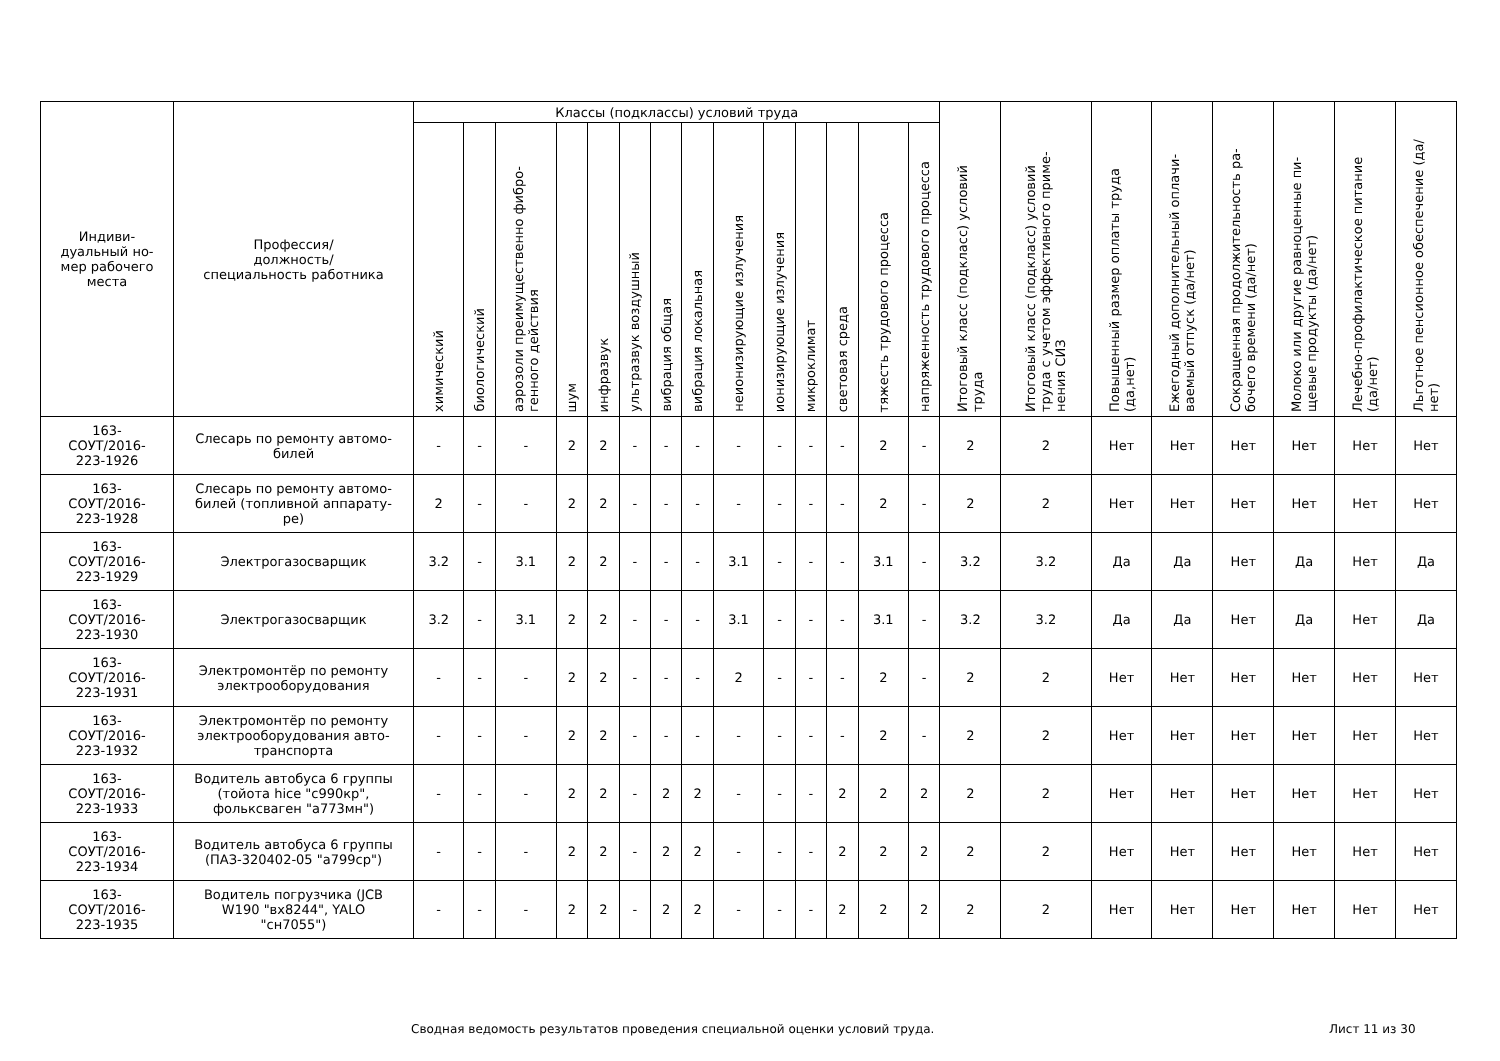| Индиви- дуальный но- мер рабочего места | Профессия/ должность/ специальность работника | Классы (подклассы) условий труда | | | | | | | | | | | | | | Итоговый класс (подкласс) условий труда | Итоговый класс (подкласс) условий труда с учетом эффективного приме-нения СИЗ | Повышенный размер оплаты труда (да,нет) | Ежегодный дополнительный оплачи-ваемый отпуск (да/нет) | Сокращенная продолжительность ра-бочего времени (да/нет) | Молоко или другие равноценные пи-щевые продукты (да/нет) | Лечебно-профилактическое питание (да/нет) | Льготное пенсионное обеспечение (да/нет) |
| --- | --- | --- | --- | --- | --- | --- | --- | --- | --- | --- | --- | --- | --- | --- | --- | --- | --- | --- | --- | --- | --- | --- | --- |
| | | химический | биологический | аэрозоли преимущественно фибро-генного действия | шум | инфразвук | ультразвук воздушный | вибрация общая | вибрация локальная | неионизирующие излучения | ионизирующие излучения | микроклимат | световая среда | тяжесть трудового процесса | напряженность трудового процесса | | | | | | | | |
| 163- СОУТ/2016- 223-1926 | Слесарь по ремонту автомо- билей | - | - | - | 2 | 2 | - | - | - | - | - | - | - | 2 | - | 2 | 2 | Нет | Нет | Нет | Нет | Нет | Нет |
| 163- СОУТ/2016- 223-1928 | Слесарь по ремонту автомо- билей (топливной аппарату- ре) | 2 | - | - | 2 | 2 | - | - | - | - | - | - | - | 2 | - | 2 | 2 | Нет | Нет | Нет | Нет | Нет | Нет |
| 163- СОУТ/2016- 223-1929 | Электрогазосварщик | 3.2 | - | 3.1 | 2 | 2 | - | - | - | 3.1 | - | - | - | 3.1 | - | 3.2 | 3.2 | Да | Да | Нет | Да | Нет | Да |
| 163- СОУТ/2016- 223-1930 | Электрогазосварщик | 3.2 | - | 3.1 | 2 | 2 | - | - | - | 3.1 | - | - | - | 3.1 | - | 3.2 | 3.2 | Да | Да | Нет | Да | Нет | Да |
| 163- СОУТ/2016- 223-1931 | Электромонтёр по ремонту электрооборудования | - | - | - | 2 | 2 | - | - | - | 2 | - | - | - | 2 | - | 2 | 2 | Нет | Нет | Нет | Нет | Нет | Нет |
| 163- СОУТ/2016- 223-1932 | Электромонтёр по ремонту электрооборудования авто- транспорта | - | - | - | 2 | 2 | - | - | - | - | - | - | - | 2 | - | 2 | 2 | Нет | Нет | Нет | Нет | Нет | Нет |
| 163- СОУТ/2016- 223-1933 | Водитель автобуса 6 группы (тойота hice "с990кр", фольксваген "а773мн") | - | - | - | 2 | 2 | - | 2 | 2 | - | - | - | 2 | 2 | 2 | 2 | 2 | Нет | Нет | Нет | Нет | Нет | Нет |
| 163- СОУТ/2016- 223-1934 | Водитель автобуса 6 группы (ПАЗ-320402-05 "а799ср") | - | - | - | 2 | 2 | - | 2 | 2 | - | - | - | 2 | 2 | 2 | 2 | 2 | Нет | Нет | Нет | Нет | Нет | Нет |
| 163- СОУТ/2016- 223-1935 | Водитель погрузчика (JCB W190 "вх8244", YALO "сн7055") | - | - | - | 2 | 2 | - | 2 | 2 | - | - | - | 2 | 2 | 2 | 2 | 2 | Нет | Нет | Нет | Нет | Нет | Нет |
Сводная ведомость результатов проведения специальной оценки условий труда. Лист 11 из 30